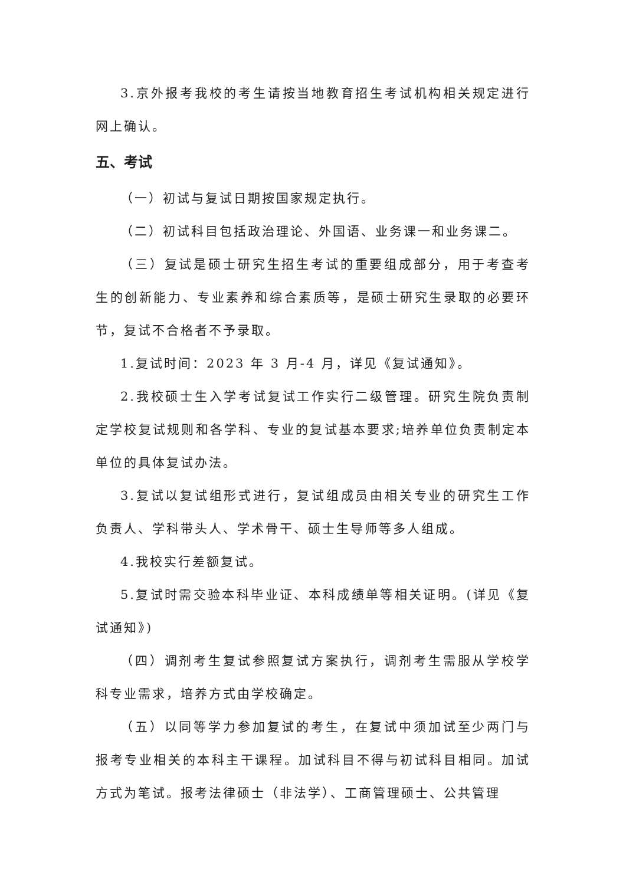3.京外报考我校的考生请按当地教育招生考试机构相关规定进行网上确认。
五、考试
（一）初试与复试日期按国家规定执行。
（二）初试科目包括政治理论、外国语、业务课一和业务课二。
（三）复试是硕士研究生招生考试的重要组成部分，用于考查考生的创新能力、专业素养和综合素质等，是硕士研究生录取的必要环节，复试不合格者不予录取。
1.复试时间：2023 年 3 月-4 月，详见《复试通知》。
2.我校硕士生入学考试复试工作实行二级管理。研究生院负责制定学校复试规则和各学科、专业的复试基本要求;培养单位负责制定本单位的具体复试办法。
3.复试以复试组形式进行，复试组成员由相关专业的研究生工作负责人、学科带头人、学术骨干、硕士生导师等多人组成。
4.我校实行差额复试。
5.复试时需交验本科毕业证、本科成绩单等相关证明。(详见《复试通知》)
（四）调剂考生复试参照复试方案执行，调剂考生需服从学校学科专业需求，培养方式由学校确定。
（五）以同等学力参加复试的考生，在复试中须加试至少两门与报考专业相关的本科主干课程。加试科目不得与初试科目相同。加试方式为笔试。报考法律硕士（非法学）、工商管理硕士、公共管理